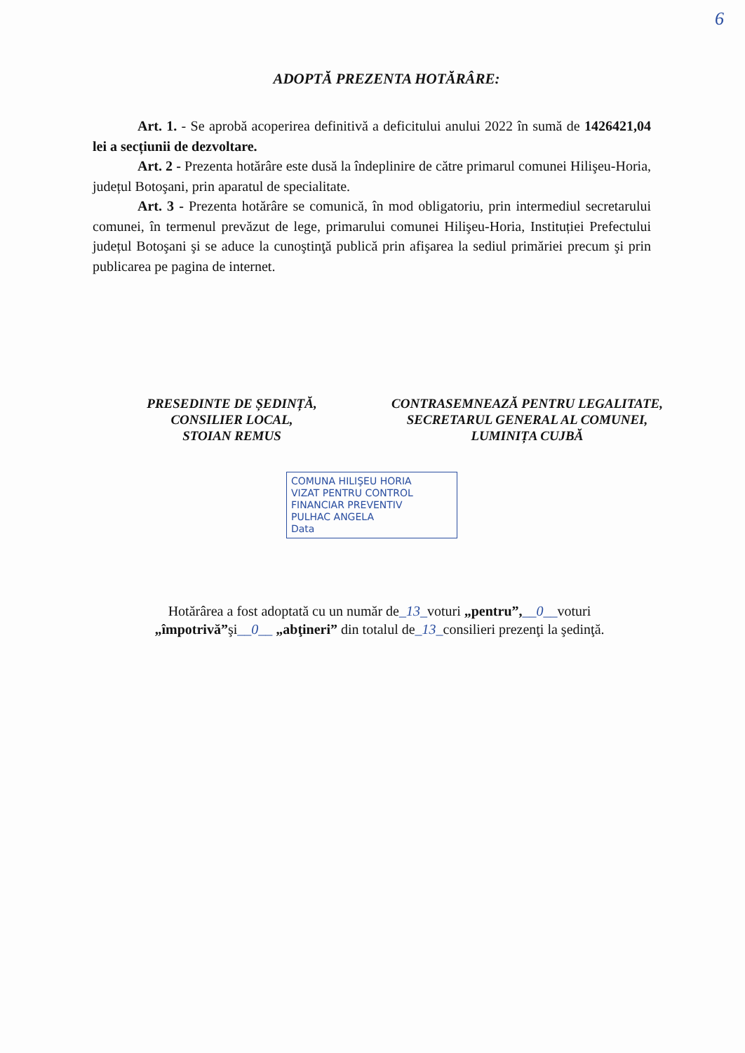6
ADOPTĂ PREZENTA HOTĂRÂRE:
Art. 1. - Se aprobă acoperirea definitivă a deficitului anului 2022 în sumă de 1426421,04 lei a secțiunii de dezvoltare.
Art. 2 - Prezenta hotărâre este dusă la îndeplinire de către primarul comunei Hilişeu-Horia, județul Botoşani, prin aparatul de specialitate.
Art. 3 - Prezenta hotărâre se comunică, în mod obligatoriu, prin intermediul secretarului comunei, în termenul prevăzut de lege, primarului comunei Hilişeu-Horia, Instituției Prefectului județul Botoşani şi se aduce la cunoştinţă publică prin afişarea la sediul primăriei precum şi prin publicarea pe pagina de internet.
PRESEDINTE DE ȘEDINȚĂ,
CONSILIER LOCAL,
STOIAN REMUS
CONTRASEMNEAZĂ PENTRU LEGALITATE,
SECRETARUL GENERAL AL COMUNEI,
LUMINIȚA CUJBĂ
COMUNA HILIŞEU HORIA
VIZAT PENTRU CONTROL
FINANCIAR PREVENTIV
PULHAC ANGELA
Data
Hotărârea a fost adoptată cu un număr de_13_voturi „pentru”,__0__voturi „împotrivă”şi__0__ „abţineri” din totalul de_13_consilieri prezenţi la şedinţă.